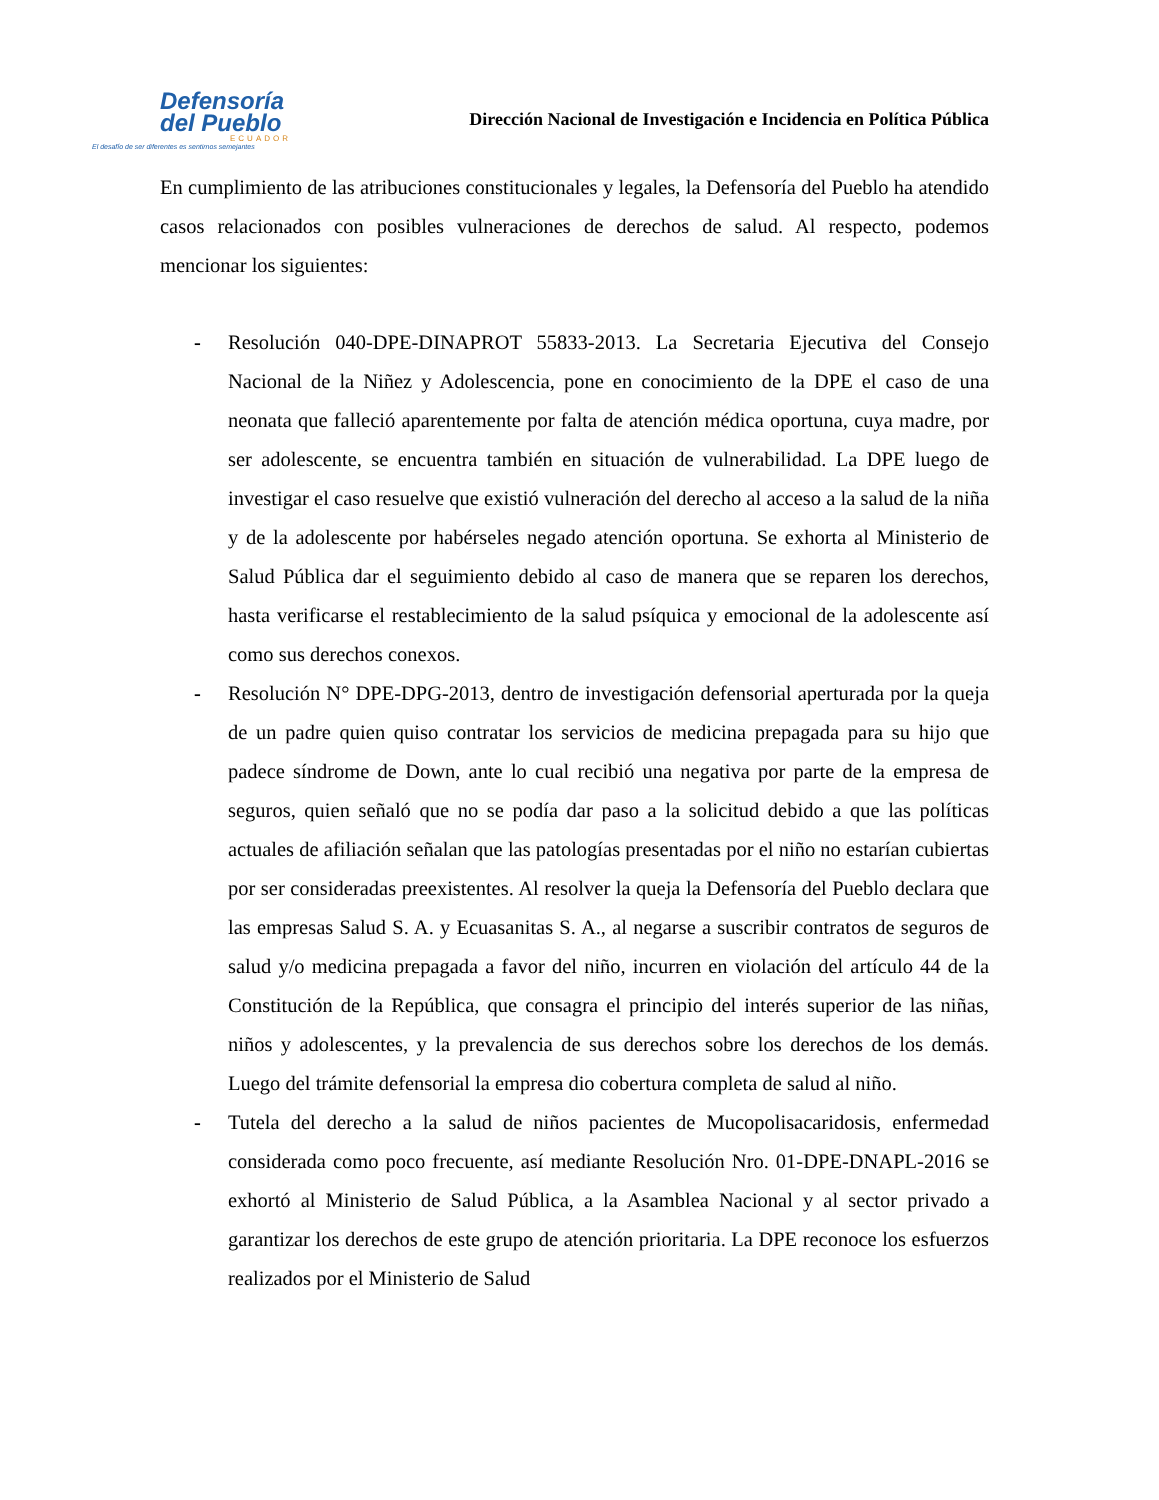Defensoría
del Pueblo
ECUADOR
El desafío de ser diferentes es sentirnos semejantes
Dirección Nacional de Investigación e Incidencia en Política Pública
En cumplimiento de las atribuciones constitucionales y legales, la Defensoría del Pueblo ha atendido casos relacionados con posibles vulneraciones de derechos de salud. Al respecto, podemos mencionar los siguientes:
- Resolución 040-DPE-DINAPROT 55833-2013. La Secretaria Ejecutiva del Consejo Nacional de la Niñez y Adolescencia, pone en conocimiento de la DPE el caso de una neonata que falleció aparentemente por falta de atención médica oportuna, cuya madre, por ser adolescente, se encuentra también en situación de vulnerabilidad. La DPE luego de investigar el caso resuelve que existió vulneración del derecho al acceso a la salud de la niña y de la adolescente por habérseles negado atención oportuna. Se exhorta al Ministerio de Salud Pública dar el seguimiento debido al caso de manera que se reparen los derechos, hasta verificarse el restablecimiento de la salud psíquica y emocional de la adolescente así como sus derechos conexos.
- Resolución N° DPE-DPG-2013, dentro de investigación defensorial aperturada por la queja de un padre quien quiso contratar los servicios de medicina prepagada para su hijo que padece síndrome de Down, ante lo cual recibió una negativa por parte de la empresa de seguros, quien señaló que no se podía dar paso a la solicitud debido a que las políticas actuales de afiliación señalan que las patologías presentadas por el niño no estarían cubiertas por ser consideradas preexistentes. Al resolver la queja la Defensoría del Pueblo declara que las empresas Salud S. A. y Ecuasanitas S. A., al negarse a suscribir contratos de seguros de salud y/o medicina prepagada a favor del niño, incurren en violación del artículo 44 de la Constitución de la República, que consagra el principio del interés superior de las niñas, niños y adolescentes, y la prevalencia de sus derechos sobre los derechos de los demás. Luego del trámite defensorial la empresa dio cobertura completa de salud al niño.
- Tutela del derecho a la salud de niños pacientes de Mucopolisacaridosis, enfermedad considerada como poco frecuente, así mediante Resolución Nro. 01-DPE-DNAPL-2016 se exhortó al Ministerio de Salud Pública, a la Asamblea Nacional y al sector privado a garantizar los derechos de este grupo de atención prioritaria. La DPE reconoce los esfuerzos realizados por el Ministerio de Salud